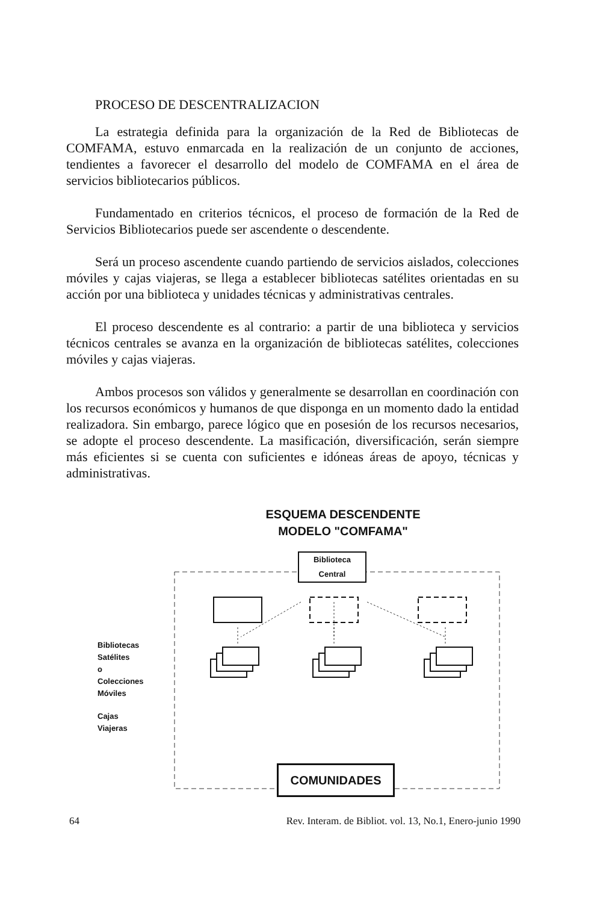PROCESO DE DESCENTRALIZACION
La estrategia definida para la organización de la Red de Bibliotecas de COMFAMA, estuvo enmarcada en la realización de un conjunto de acciones, tendientes a favorecer el desarrollo del modelo de COMFAMA en el área de servicios bibliotecarios públicos.
Fundamentado en criterios técnicos, el proceso de formación de la Red de Servicios Bibliotecarios puede ser ascendente o descendente.
Será un proceso ascendente cuando partiendo de servicios aislados, colecciones móviles y cajas viajeras, se llega a establecer bibliotecas satélites orientadas en su acción por una biblioteca y unidades técnicas y administrativas centrales.
El proceso descendente es al contrario: a partir de una biblioteca y servicios técnicos centrales se avanza en la organización de bibliotecas satélites, colecciones móviles y cajas viajeras.
Ambos procesos son válidos y generalmente se desarrollan en coordinación con los recursos económicos y humanos de que disponga en un momento dado la entidad realizadora. Sin embargo, parece lógico que en posesión de los recursos necesarios, se adopte el proceso descendente. La masificación, diversificación, serán siempre más eficientes si se cuenta con suficientes e idóneas áreas de apoyo, técnicas y administrativas.
ESQUEMA DESCENDENTE
MODELO "COMFAMA"
Biblioteca
Central
Bibliotecas
Satélites
o
Colecciones
Móviles
Cajas
Viajeras
COMUNIDADES
64 Rev. Interam. de Bibliot. vol. 13, No.1, Enero-junio 1990